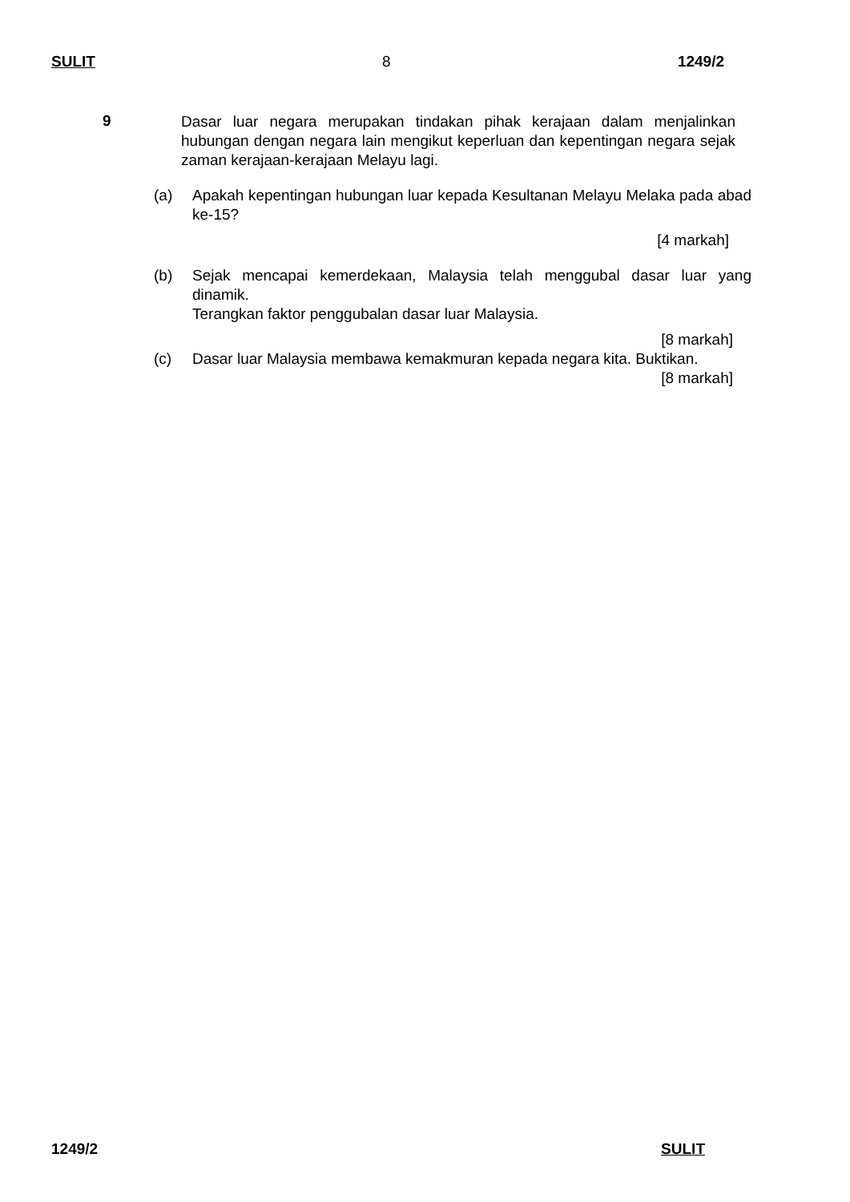SULIT 8 1249/2
9
Dasar luar negara merupakan tindakan pihak kerajaan dalam menjalinkan hubungan dengan negara lain mengikut keperluan dan kepentingan negara sejak zaman kerajaan-kerajaan Melayu lagi.
(a) Apakah kepentingan hubungan luar kepada Kesultanan Melayu Melaka pada abad ke-15?
[4 markah]
(b) Sejak mencapai kemerdekaan, Malaysia telah menggubal dasar luar yang dinamik.
Terangkan faktor penggubalan dasar luar Malaysia.
[8 markah]
(c) Dasar luar Malaysia membawa kemakmuran kepada negara kita. Buktikan.
[8 markah]
1249/2 SULIT